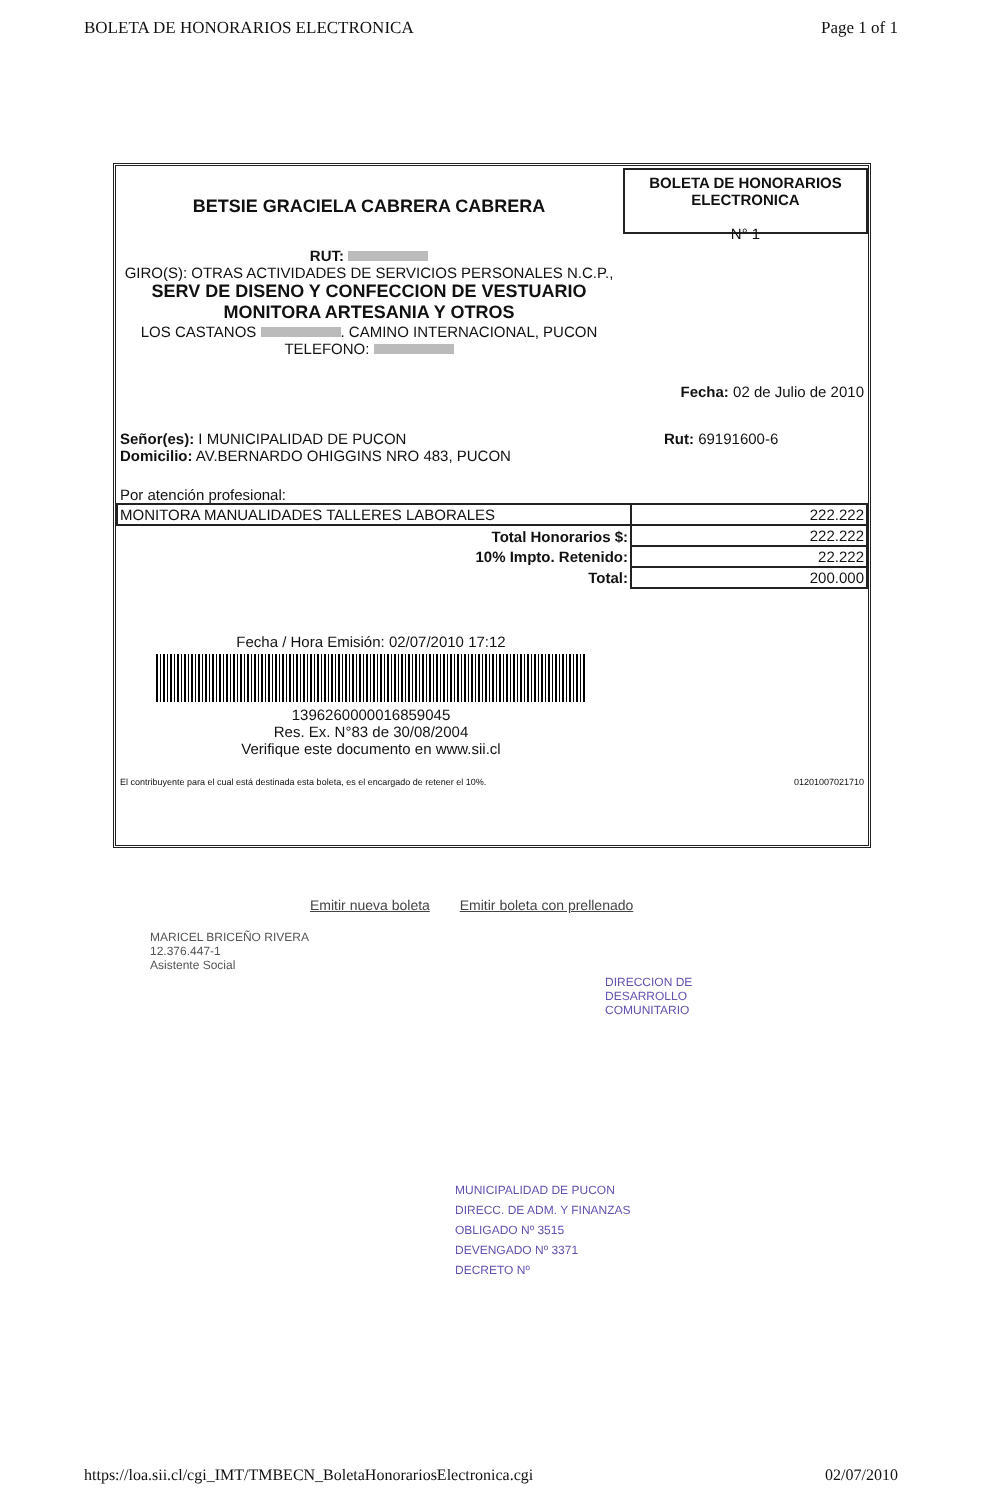BOLETA DE HONORARIOS ELECTRONICA Page 1 of 1
BETSIE GRACIELA CABRERA CABRERA
RUT:
GIRO(S): OTRAS ACTIVIDADES DE SERVICIOS PERSONALES N.C.P.,
SERV DE DISENO Y CONFECCION DE VESTUARIO MONITORA ARTESANIA Y OTROS
LOS CASTANOS . CAMINO INTERNACIONAL, PUCON
TELEFONO:
BOLETA DE HONORARIOS ELECTRONICA
N° 1
Fecha: 02 de Julio de 2010
Señor(es): I MUNICIPALIDAD DE PUCON
Domicilio: AV.BERNARDO OHIGGINS NRO 483, PUCON Rut: 69191600-6
Por atención profesional:
| MONITORA MANUALIDADES TALLERES LABORALES | 222.222 |
| Total Honorarios $: | 222.222 |
| 10% Impto. Retenido: | 22.222 |
| Total: | 200.000 |
Fecha / Hora Emisión: 02/07/2010 17:12
1396260000016859045
Res. Ex. N°83 de 30/08/2004
Verifique este documento en www.sii.cl
El contribuyente para el cual está destinada esta boleta, es el encargado de retener el 10%. 01201007021710
Emitir nueva boleta Emitir boleta con prellenado
MARICEL BRICEÑO RIVERA
12.376.447-1
Asistente Social
DIRECCION DE
DESARROLLO
COMUNITARIO
MUNICIPALIDAD DE PUCON
DIRECC. DE ADM. Y FINANZAS
OBLIGADO Nº 3515
DEVENGADO Nº 3371
DECRETO Nº
https://loa.sii.cl/cgi_IMT/TMBECN_BoletaHonorariosElectronica.cgi 02/07/2010